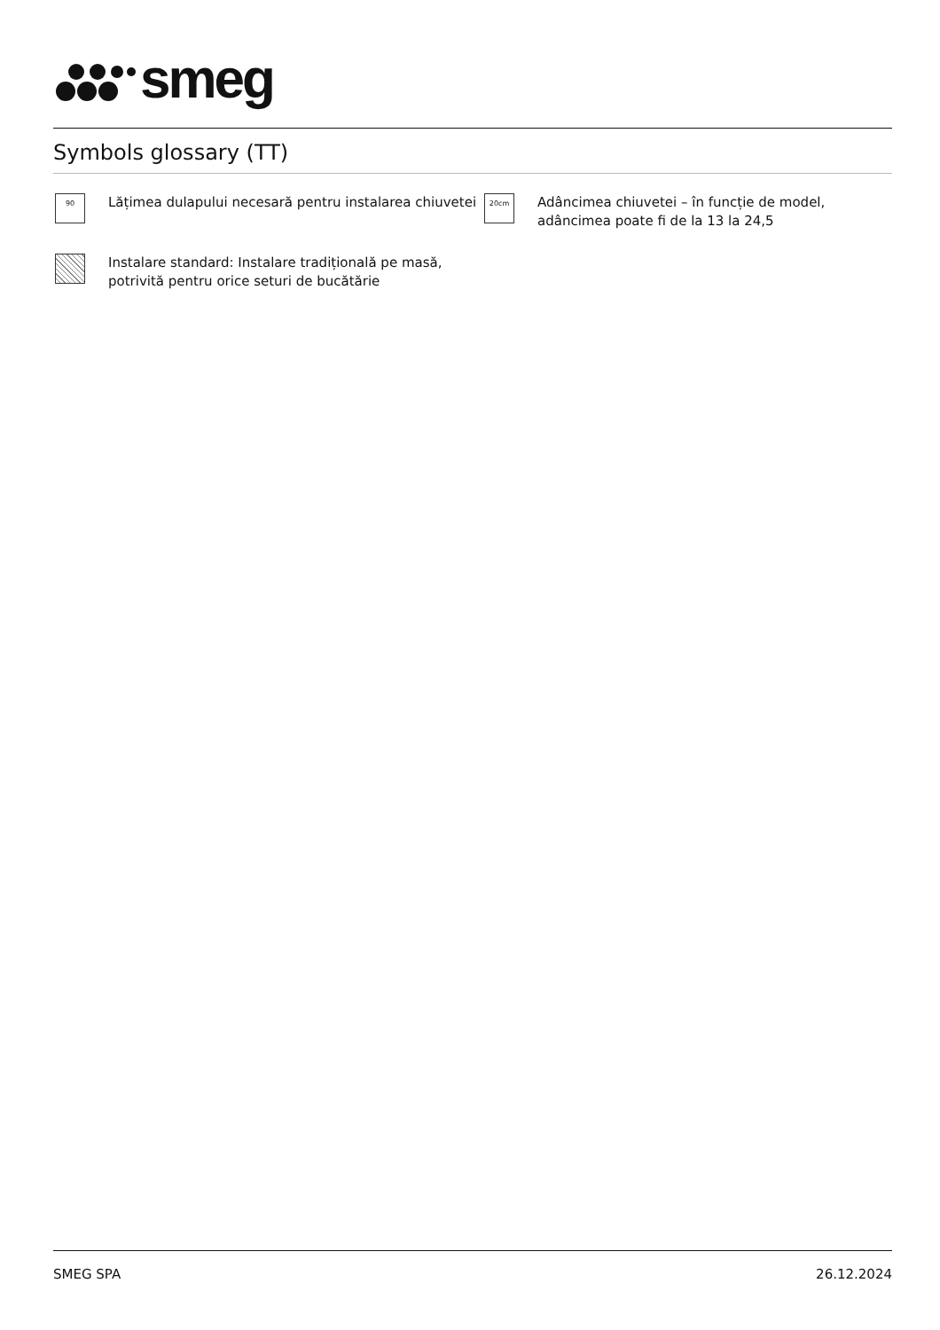smeg
Symbols glossary (TT)
90
Lățimea dulapului necesară pentru instalarea chiuvetei
20cm
Adâncimea chiuvetei – în funcție de model, adâncimea poate fi de la 13 la 24,5
Instalare standard: Instalare tradițională pe masă, potrivită pentru orice seturi de bucătărie
SMEG SPA 26.12.2024